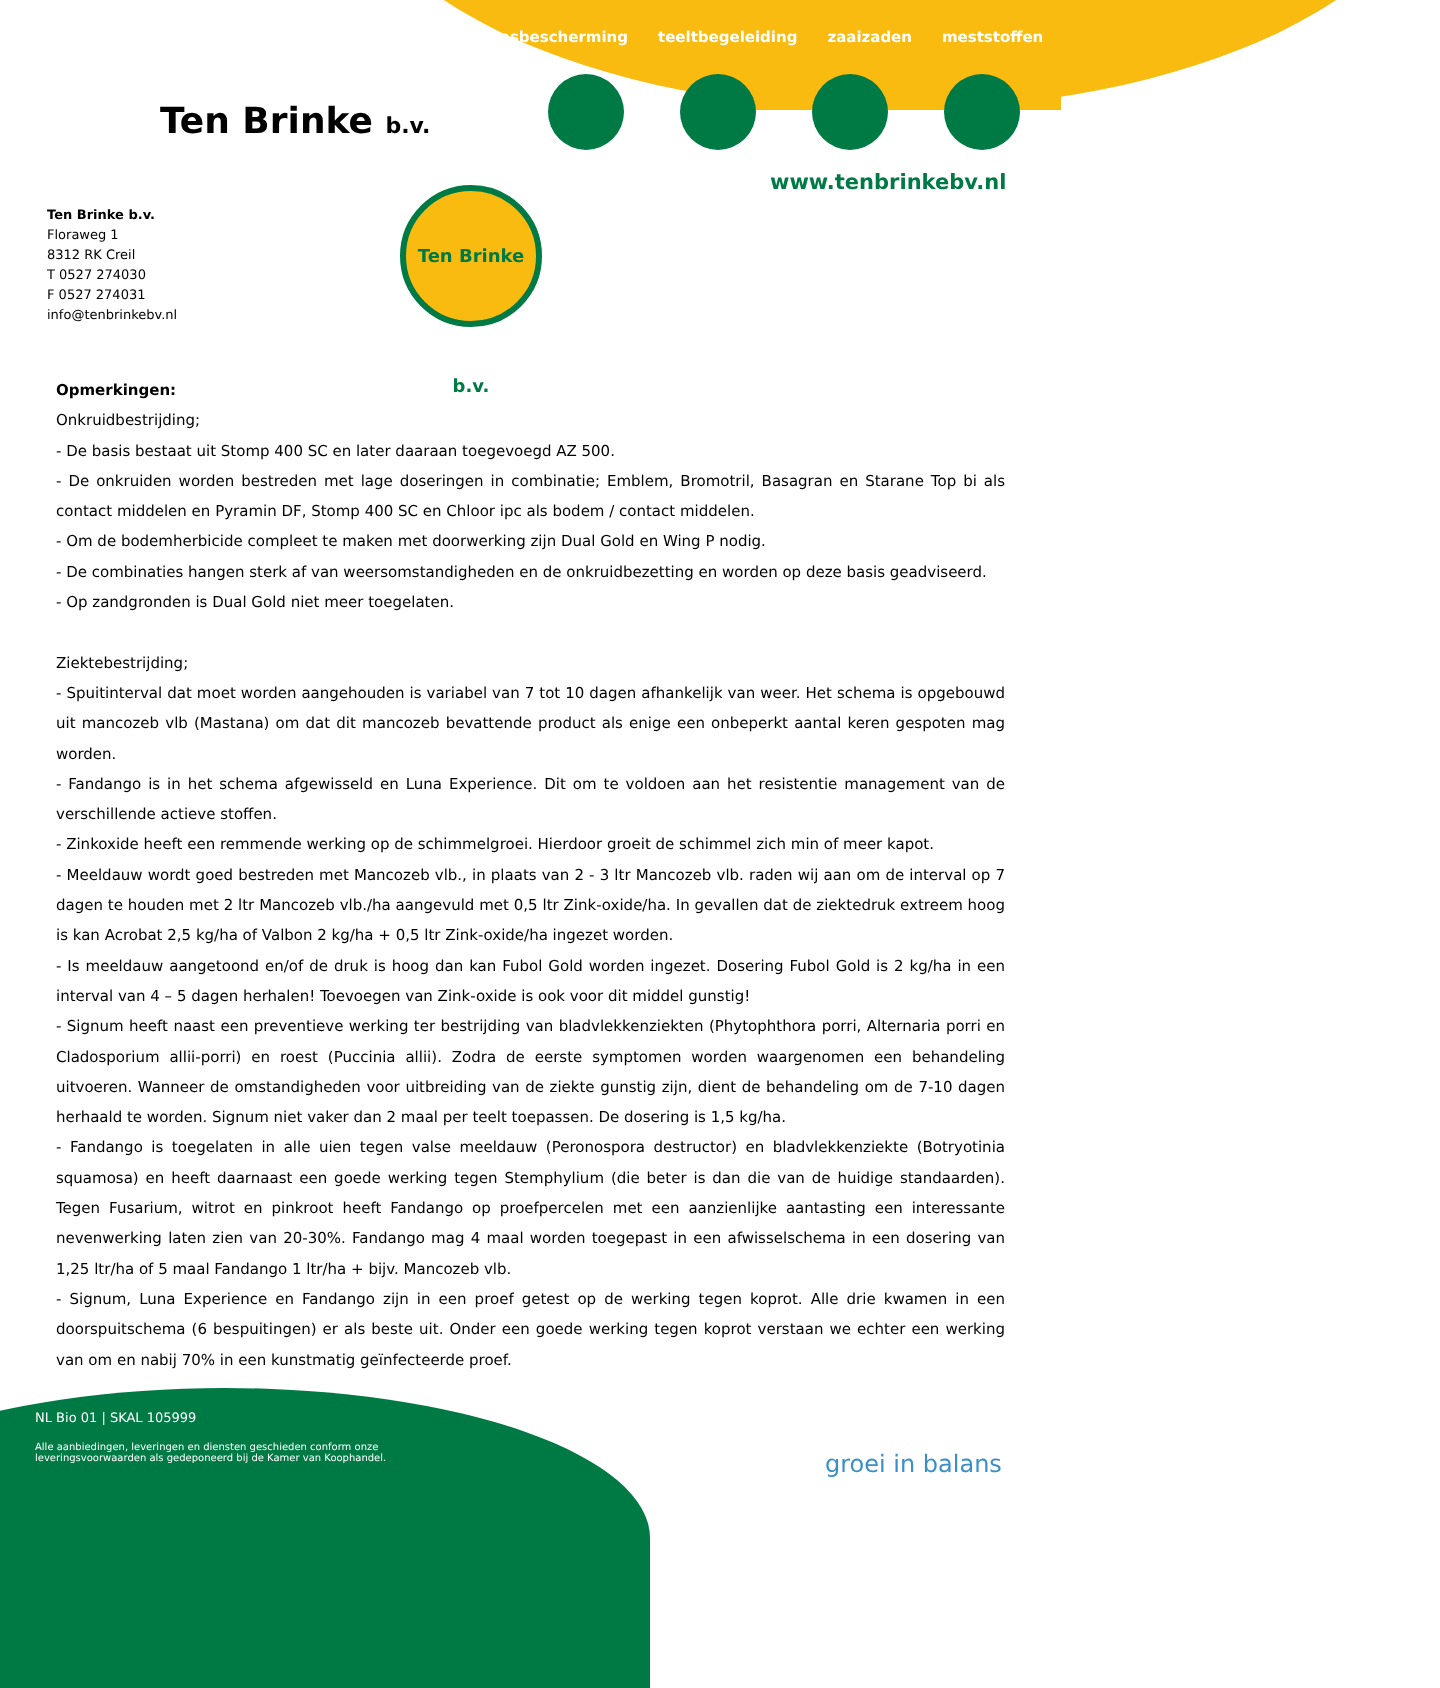Ten Brinke b.v.
gewasbescherming teeltbegeleiding zaaizaden meststoffen
www.tenbrinkebv.nl
Ten Brinke b.v.
Floraweg 1
8312 RK Creil
T 0527 274030
F 0527 274031
info@tenbrinkebv.nl
Ten Brinke b.v.
Opmerkingen:
Onkruidbestrijding;
- De basis bestaat uit Stomp 400 SC en later daaraan toegevoegd AZ 500.
- De onkruiden worden bestreden met lage doseringen in combinatie; Emblem, Bromotril, Basagran en Starane Top bi als contact middelen en Pyramin DF, Stomp 400 SC en Chloor ipc als bodem / contact middelen.
- Om de bodemherbicide compleet te maken met doorwerking zijn Dual Gold en Wing P nodig.
- De combinaties hangen sterk af van weersomstandigheden en de onkruidbezetting en worden op deze basis geadviseerd.
- Op zandgronden is Dual Gold niet meer toegelaten.
Ziektebestrijding;
- Spuitinterval dat moet worden aangehouden is variabel van 7 tot 10 dagen afhankelijk van weer. Het schema is opgebouwd uit mancozeb vlb (Mastana) om dat dit mancozeb bevattende product als enige een onbeperkt aantal keren gespoten mag worden.
- Fandango is in het schema afgewisseld en Luna Experience. Dit om te voldoen aan het resistentie management van de verschillende actieve stoffen.
- Zinkoxide heeft een remmende werking op de schimmelgroei. Hierdoor groeit de schimmel zich min of meer kapot.
- Meeldauw wordt goed bestreden met Mancozeb vlb., in plaats van 2 - 3 ltr Mancozeb vlb. raden wij aan om de interval op 7 dagen te houden met 2 ltr Mancozeb vlb./ha aangevuld met 0,5 ltr Zink-oxide/ha. In gevallen dat de ziektedruk extreem hoog is kan Acrobat 2,5 kg/ha of Valbon 2 kg/ha + 0,5 ltr Zink-oxide/ha ingezet worden.
- Is meeldauw aangetoond en/of de druk is hoog dan kan Fubol Gold worden ingezet. Dosering Fubol Gold is 2 kg/ha in een interval van 4 – 5 dagen herhalen! Toevoegen van Zink-oxide is ook voor dit middel gunstig!
- Signum heeft naast een preventieve werking ter bestrijding van bladvlekkenziekten (Phytophthora porri, Alternaria porri en Cladosporium allii-porri) en roest (Puccinia allii). Zodra de eerste symptomen worden waargenomen een behandeling uitvoeren. Wanneer de omstandigheden voor uitbreiding van de ziekte gunstig zijn, dient de behandeling om de 7-10 dagen herhaald te worden. Signum niet vaker dan 2 maal per teelt toepassen. De dosering is 1,5 kg/ha.
- Fandango is toegelaten in alle uien tegen valse meeldauw (Peronospora destructor) en bladvlekkenziekte (Botryotinia squamosa) en heeft daarnaast een goede werking tegen Stemphylium (die beter is dan die van de huidige standaarden). Tegen Fusarium, witrot en pinkroot heeft Fandango op proefpercelen met een aanzienlijke aantasting een interessante nevenwerking laten zien van 20-30%. Fandango mag 4 maal worden toegepast in een afwisselschema in een dosering van 1,25 ltr/ha of 5 maal Fandango 1 ltr/ha + bijv. Mancozeb vlb.
- Signum, Luna Experience en Fandango zijn in een proef getest op de werking tegen koprot. Alle drie kwamen in een doorspuitschema (6 bespuitingen) er als beste uit. Onder een goede werking tegen koprot verstaan we echter een werking van om en nabij 70% in een kunstmatig geïnfecteerde proef.
NL Bio 01 | SKAL 105999
Alle aanbiedingen, leveringen en diensten geschieden conform onze
leveringsvoorwaarden als gedeponeerd bij de Kamer van Koophandel.
groei in balans